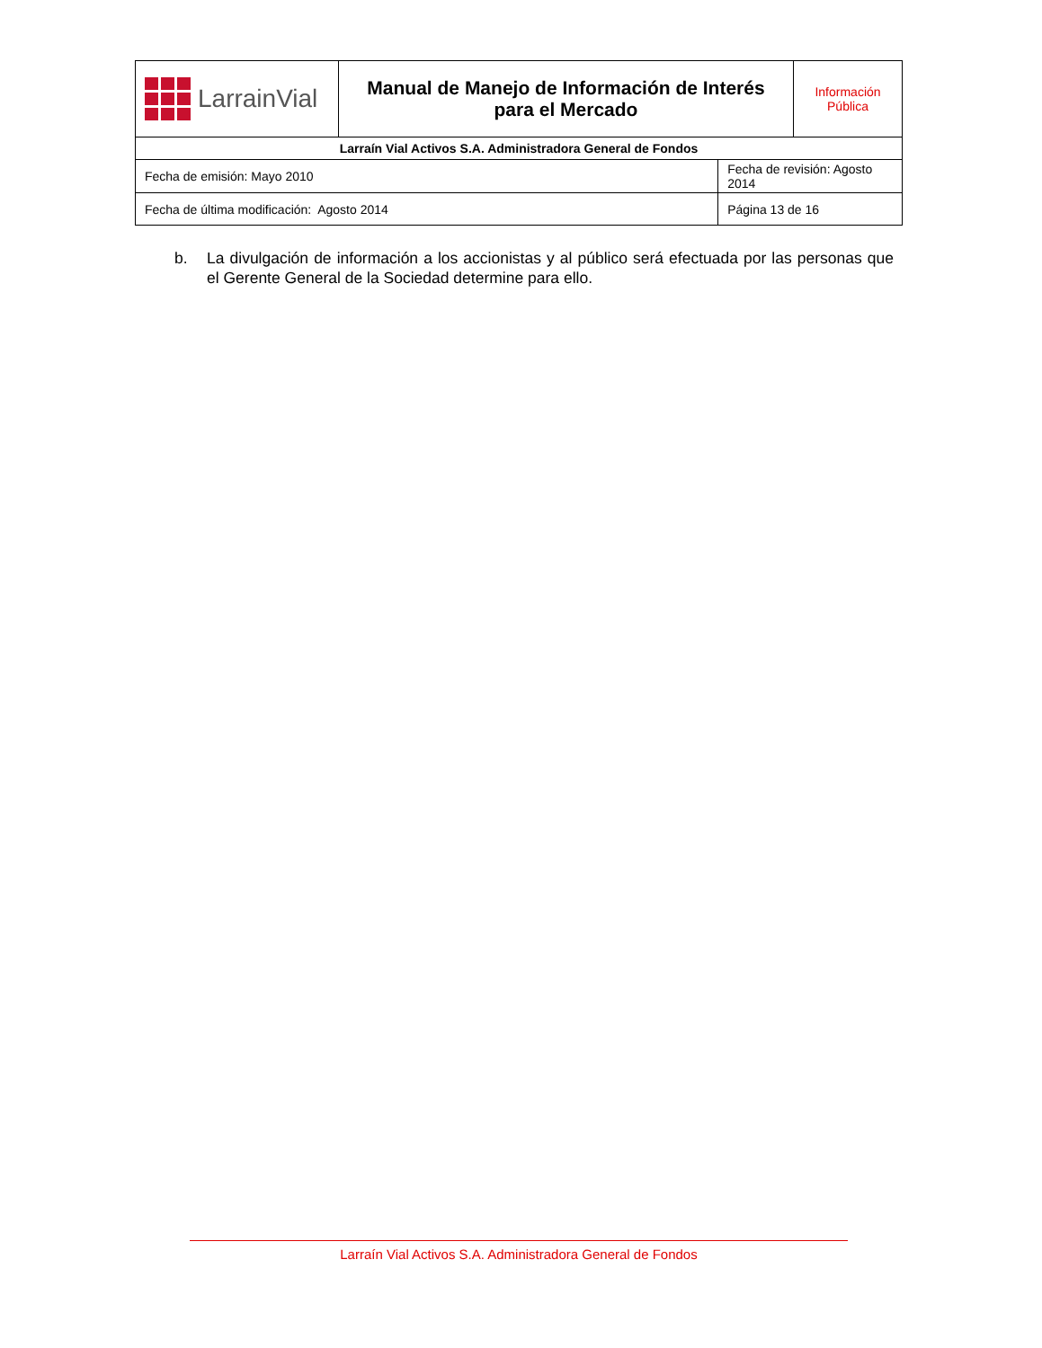| LarrainVial | Manual de Manejo de Información de Interés para el Mercado | | Información Pública |
| Larraín Vial Activos S.A. Administradora General de Fondos | | | |
| Fecha de emisión: Mayo 2010 | | Fecha de revisión: Agosto 2014 | |
| Fecha de última modificación: Agosto 2014 | | Página 13 de 16 | |
b. La divulgación de información a los accionistas y al público será efectuada por las personas que el Gerente General de la Sociedad determine para ello.
Larraín Vial Activos S.A. Administradora General de Fondos